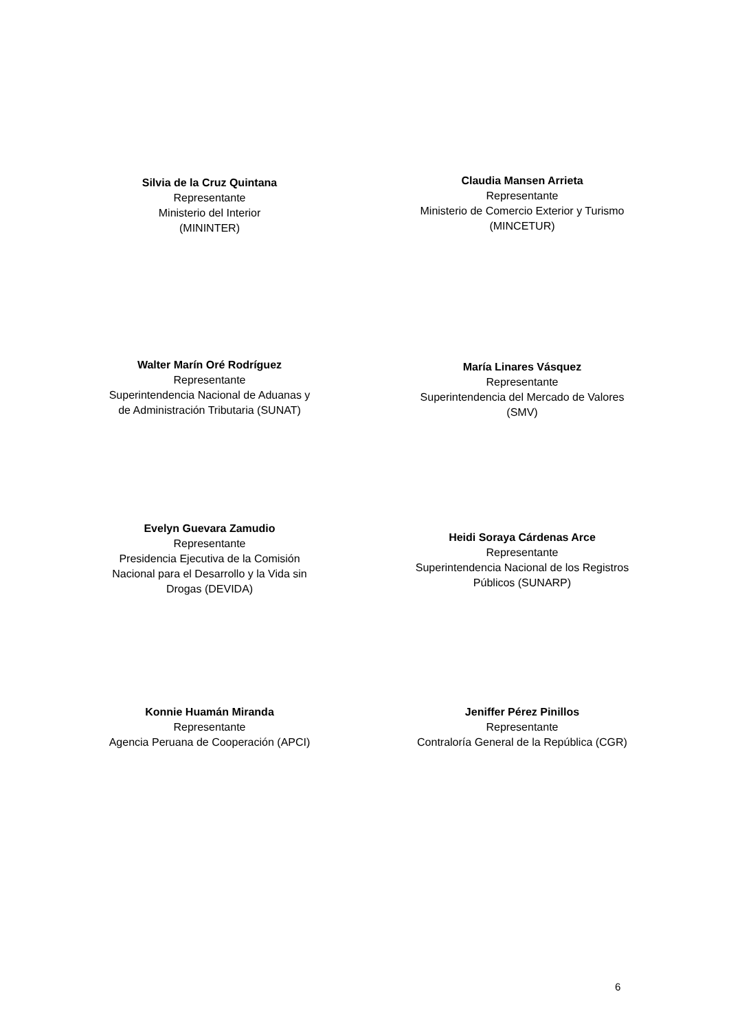Silvia de la Cruz Quintana
Representante
Ministerio del Interior
(MININTER)
Claudia Mansen Arrieta
Representante
Ministerio de Comercio Exterior y Turismo
(MINCETUR)
Walter Marín Oré Rodríguez
Representante
Superintendencia Nacional de Aduanas y
de Administración Tributaria (SUNAT)
María Linares Vásquez
Representante
Superintendencia del Mercado de Valores
(SMV)
Evelyn Guevara Zamudio
Representante
Presidencia Ejecutiva de la Comisión
Nacional para el Desarrollo y la Vida sin
Drogas (DEVIDA)
Heidi Soraya Cárdenas Arce
Representante
Superintendencia Nacional de los Registros
Públicos (SUNARP)
Konnie Huamán Miranda
Representante
Agencia Peruana de Cooperación (APCI)
Jeniffer Pérez Pinillos
Representante
Contraloría General de la República (CGR)
6